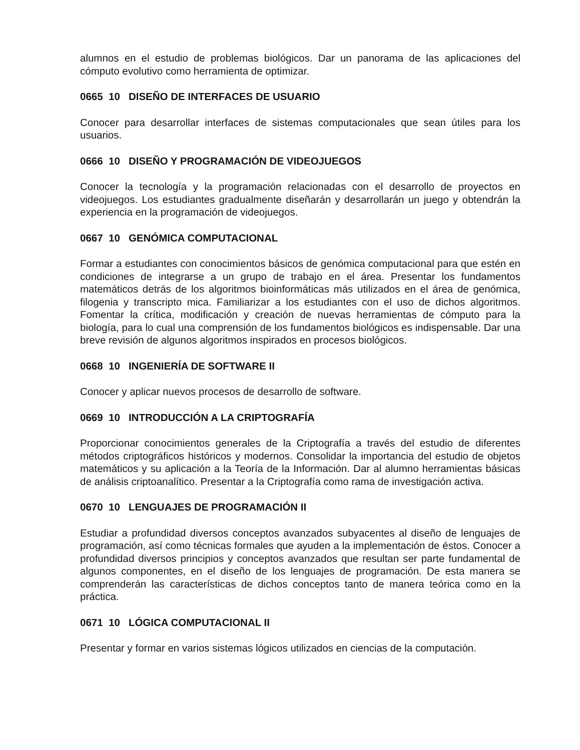alumnos en el estudio de problemas biológicos. Dar un panorama de las aplicaciones del cómputo evolutivo como herramienta de optimizar.
0665 10 DISEÑO DE INTERFACES DE USUARIO
Conocer para desarrollar interfaces de sistemas computacionales que sean útiles para los usuarios.
0666 10 DISEÑO Y PROGRAMACIÓN DE VIDEOJUEGOS
Conocer la tecnología y la programación relacionadas con el desarrollo de proyectos en videojuegos. Los estudiantes gradualmente diseñarán y desarrollarán un juego y obtendrán la experiencia en la programación de videojuegos.
0667 10 GENÓMICA COMPUTACIONAL
Formar a estudiantes con conocimientos básicos de genómica computacional para que estén en condiciones de integrarse a un grupo de trabajo en el área. Presentar los fundamentos matemáticos detrás de los algoritmos bioinformáticas más utilizados en el área de genómica, filogenia y transcripto mica. Familiarizar a los estudiantes con el uso de dichos algoritmos. Fomentar la crítica, modificación y creación de nuevas herramientas de cómputo para la biología, para lo cual una comprensión de los fundamentos biológicos es indispensable. Dar una breve revisión de algunos algoritmos inspirados en procesos biológicos.
0668 10 INGENIERÍA DE SOFTWARE II
Conocer y aplicar nuevos procesos de desarrollo de software.
0669 10 INTRODUCCIÓN A LA CRIPTOGRAFÍA
Proporcionar conocimientos generales de la Criptografía a través del estudio de diferentes métodos criptográficos históricos y modernos. Consolidar la importancia del estudio de objetos matemáticos y su aplicación a la Teoría de la Información. Dar al alumno herramientas básicas de análisis criptoanalítico. Presentar a la Criptografía como rama de investigación activa.
0670 10 LENGUAJES DE PROGRAMACIÓN II
Estudiar a profundidad diversos conceptos avanzados subyacentes al diseño de lenguajes de programación, así como técnicas formales que ayuden a la implementación de éstos. Conocer a profundidad diversos principios y conceptos avanzados que resultan ser parte fundamental de algunos componentes, en el diseño de los lenguajes de programación. De esta manera se comprenderán las características de dichos conceptos tanto de manera teórica como en la práctica.
0671 10 LÓGICA COMPUTACIONAL II
Presentar y formar en varios sistemas lógicos utilizados en ciencias de la computación.